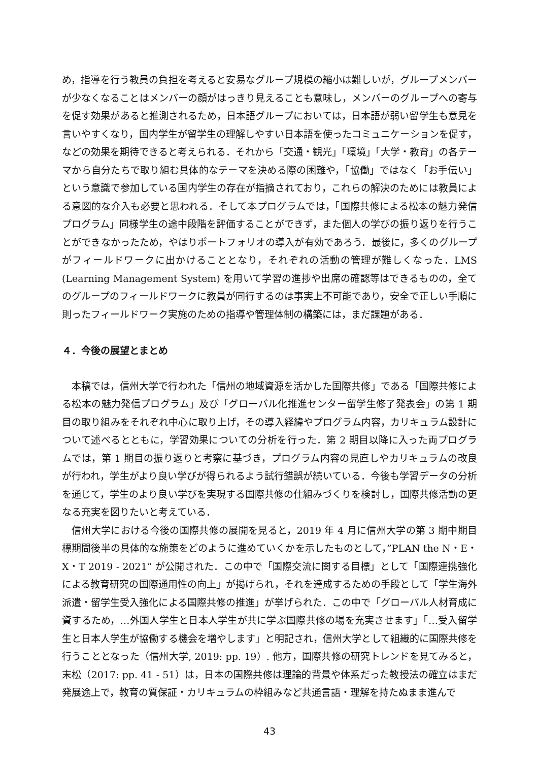め，指導を行う教員の負担を考えると安易なグループ規模の縮小は難しいが，グループメンバーが少なくなることはメンバーの顔がはっきり見えることも意味し，メンバーのグループへの寄与を促す効果があると推測されるため，日本語グループにおいては，日本語が弱い留学生も意見を言いやすくなり，国内学生が留学生の理解しやすい日本語を使ったコミュニケーションを促す，などの効果を期待できると考えられる．それから「交通・観光」「環境」「大学・教育」の各テーマから自分たちで取り組む具体的なテーマを決める際の困難や，「協働」ではなく「お手伝い」という意識で参加している国内学生の存在が指摘されており，これらの解決のためには教員による意図的な介入も必要と思われる．そして本プログラムでは，「国際共修による松本の魅力発信プログラム」同様学生の途中段階を評価することができず，また個人の学びの振り返りを行うことができなかったため，やはりポートフォリオの導入が有効であろう．最後に，多くのグループがフィールドワークに出かけることとなり，それぞれの活動の管理が難しくなった．LMS (Learning Management System) を用いて学習の進捗や出席の確認等はできるものの，全てのグループのフィールドワークに教員が同行するのは事実上不可能であり，安全で正しい手順に則ったフィールドワーク実施のための指導や管理体制の構築には，まだ課題がある．
４．今後の展望とまとめ
本稿では，信州大学で行われた「信州の地域資源を活かした国際共修」である「国際共修による松本の魅力発信プログラム」及び「グローバル化推進センター留学生修了発表会」の第 1 期目の取り組みをそれぞれ中心に取り上げ，その導入経緯やプログラム内容，カリキュラム設計について述べるとともに，学習効果についての分析を行った．第 2 期目以降に入った両プログラムでは，第 1 期目の振り返りと考察に基づき，プログラム内容の見直しやカリキュラムの改良が行われ，学生がより良い学びが得られるよう試行錯誤が続いている．今後も学習データの分析を通じて，学生のより良い学びを実現する国際共修の仕組みづくりを検討し，国際共修活動の更なる充実を図りたいと考えている．
信州大学における今後の国際共修の展開を見ると，2019 年 4 月に信州大学の第 3 期中期目標期間後半の具体的な施策をどのように進めていくかを示したものとして，”PLAN the N・E・X・T 2019 - 2021” が公開された．この中で「国際交流に関する目標」として「国際連携強化による教育研究の国際通用性の向上」が掲げられ，それを達成するための手段として「学生海外派遣・留学生受入強化による国際共修の推進」が挙げられた．この中で「グローバル人材育成に資するため，…外国人学生と日本人学生が共に学ぶ国際共修の場を充実させます」「…受入留学生と日本人学生が協働する機会を増やします」と明記され，信州大学として組織的に国際共修を行うこととなった（信州大学, 2019: pp. 19）. 他方，国際共修の研究トレンドを見てみると，末松（2017: pp. 41 - 51）は，日本の国際共修は理論的背景や体系だった教授法の確立はまだ発展途上で，教育の質保証・カリキュラムの枠組みなど共通言語・理解を持たぬまま進んで
43